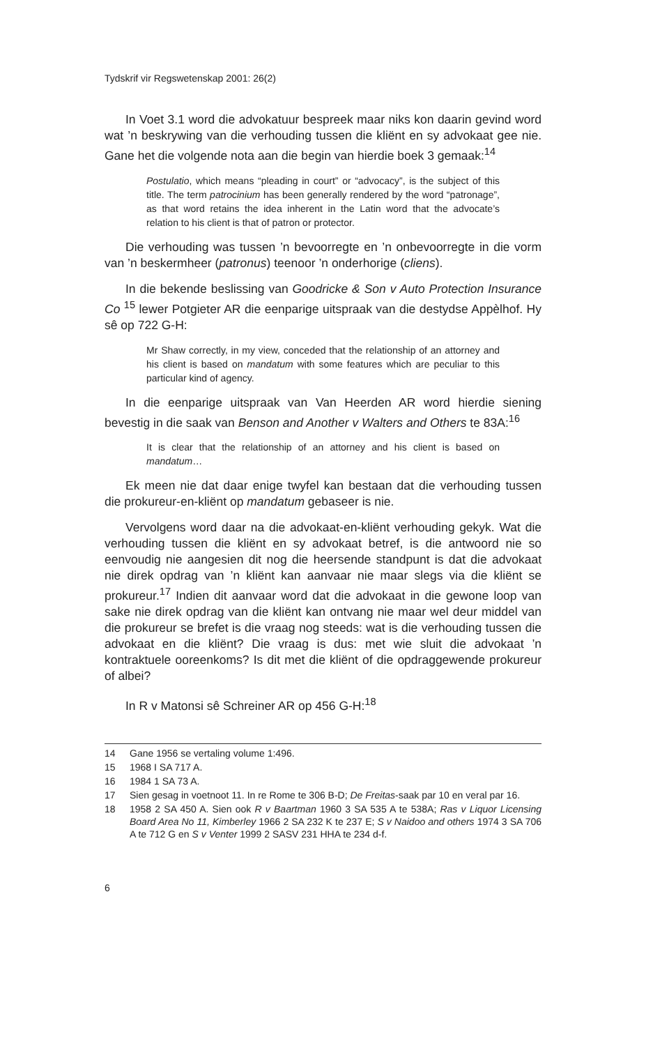Tydskrif vir Regswetenskap 2001: 26(2)
In Voet 3.1 word die advokatuur bespreek maar niks kon daarin gevind word wat ’n beskrywing van die verhouding tussen die kliënt en sy advokaat gee nie. Gane het die volgende nota aan die begin van hierdie boek 3 gemaak:<sup>14</sup>
Postulatio, which means “pleading in court” or “advocacy”, is the subject of this title. The term patrocinium has been generally rendered by the word “patronage”, as that word retains the idea inherent in the Latin word that the advocate’s relation to his client is that of patron or protector.
Die verhouding was tussen ’n bevoorregte en ’n onbevoorregte in die vorm van ’n beskermheer (patronus) teenoor ’n onderhorige (cliens).
In die bekende beslissing van Goodricke & Son v Auto Protection Insurance Co <sup>15</sup> lewer Potgieter AR die eenparige uitspraak van die destydse Appèlhof. Hy sê op 722 G-H:
Mr Shaw correctly, in my view, conceded that the relationship of an attorney and his client is based on mandatum with some features which are peculiar to this particular kind of agency.
In die eenparige uitspraak van Van Heerden AR word hierdie siening bevestig in die saak van Benson and Another v Walters and Others te 83A:<sup>16</sup>
It is clear that the relationship of an attorney and his client is based on mandatum…
Ek meen nie dat daar enige twyfel kan bestaan dat die verhouding tussen die prokureur-en-kliënt op mandatum gebaseer is nie.
Vervolgens word daar na die advokaat-en-kliënt verhouding gekyk. Wat die verhouding tussen die kliënt en sy advokaat betref, is die antwoord nie so eenvoudig nie aangesien dit nog die heersende standpunt is dat die advokaat nie direk opdrag van ’n kliënt kan aanvaar nie maar slegs via die kliënt se prokureur.<sup>17</sup> Indien dit aanvaar word dat die advokaat in die gewone loop van sake nie direk opdrag van die kliënt kan ontvang nie maar wel deur middel van die prokureur se brefet is die vraag nog steeds: wat is die verhouding tussen die advokaat en die kliënt? Die vraag is dus: met wie sluit die advokaat ’n kontraktuele ooreenkoms? Is dit met die kliënt of die opdraggewende prokureur of albei?
In R v Matonsi sê Schreiner AR op 456 G-H:<sup>18</sup>
14 Gane 1956 se vertaling volume 1:496.
15 1968 I SA 717 A.
16 1984 1 SA 73 A.
17 Sien gesag in voetnoot 11. In re Rome te 306 B-D; De Freitas-saak par 10 en veral par 16.
18 1958 2 SA 450 A. Sien ook R v Baartman 1960 3 SA 535 A te 538A; Ras v Liquor Licensing Board Area No 11, Kimberley 1966 2 SA 232 K te 237 E; S v Naidoo and others 1974 3 SA 706 A te 712 G en S v Venter 1999 2 SASV 231 HHA te 234 d-f.
6